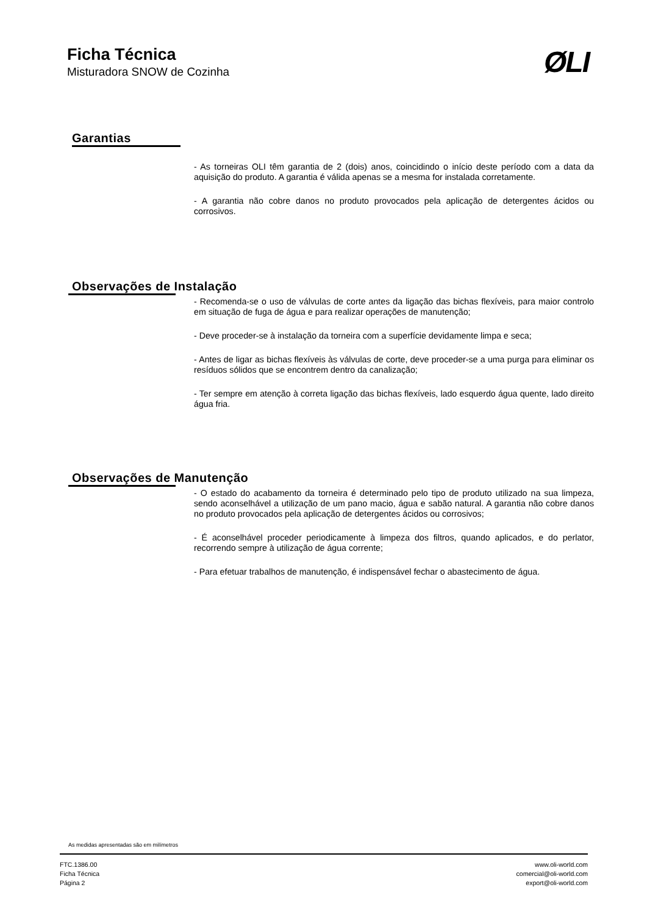Ficha Técnica
Misturadora SNOW de Cozinha
ØLI
Garantias
- As torneiras OLI têm garantia de 2 (dois) anos, coincidindo o início deste período com a data da aquisição do produto. A garantia é válida apenas se a mesma for instalada corretamente.
- A garantia não cobre danos no produto provocados pela aplicação de detergentes ácidos ou corrosivos.
Observações de Instalação
- Recomenda-se o uso de válvulas de corte antes da ligação das bichas flexíveis, para maior controlo em situação de fuga de água e para realizar operações de manutenção;
- Deve proceder-se à instalação da torneira com a superfície devidamente limpa e seca;
- Antes de ligar as bichas flexíveis às válvulas de corte, deve proceder-se a uma purga para eliminar os resíduos sólidos que se encontrem dentro da canalização;
- Ter sempre em atenção à correta ligação das bichas flexíveis, lado esquerdo água quente, lado direito água fria.
Observações de Manutenção
- O estado do acabamento da torneira é determinado pelo tipo de produto utilizado na sua limpeza, sendo aconselhável a utilização de um pano macio, água e sabão natural. A garantia não cobre danos no produto provocados pela aplicação de detergentes ácidos ou corrosivos;
- É aconselhável proceder periodicamente à limpeza dos filtros, quando aplicados, e do perlator, recorrendo sempre à utilização de água corrente;
- Para efetuar trabalhos de manutenção, é indispensável fechar o abastecimento de água.
As medidas apresentadas são em milímetros
FTC.1386.00
Ficha Técnica
Página 2
www.oli-world.com
comercial@oli-world.com
export@oli-world.com